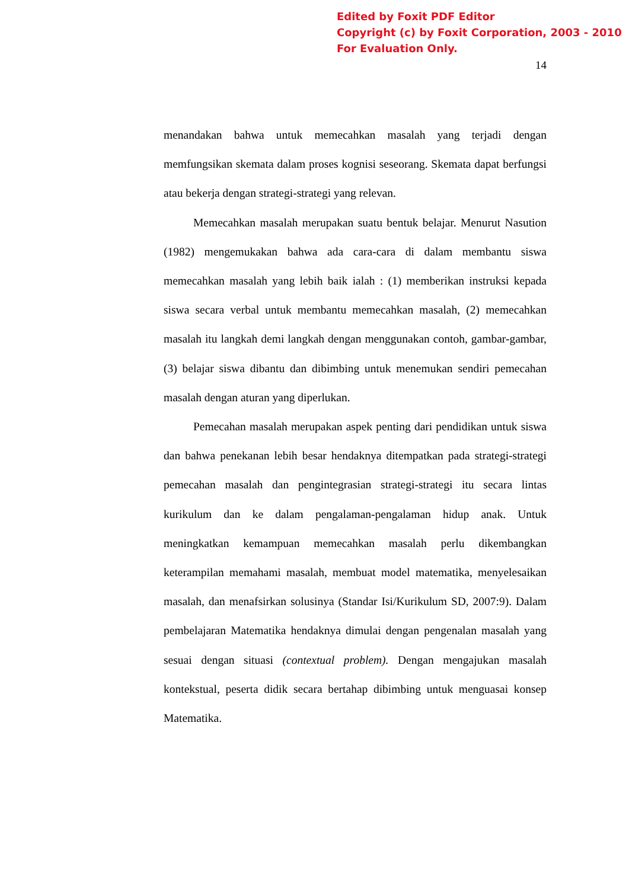Edited by Foxit PDF Editor
Copyright (c) by Foxit Corporation, 2003 - 2010
For Evaluation Only.
14
menandakan bahwa untuk memecahkan masalah yang terjadi dengan memfungsikan skemata dalam proses kognisi seseorang. Skemata dapat berfungsi atau bekerja dengan strategi-strategi yang relevan.
Memecahkan masalah merupakan suatu bentuk belajar. Menurut Nasution (1982) mengemukakan bahwa ada cara-cara di dalam membantu siswa memecahkan masalah yang lebih baik ialah : (1) memberikan instruksi kepada siswa secara verbal untuk membantu memecahkan masalah, (2) memecahkan masalah itu langkah demi langkah dengan menggunakan contoh, gambar-gambar, (3) belajar siswa dibantu dan dibimbing untuk menemukan sendiri pemecahan masalah dengan aturan yang diperlukan.
Pemecahan masalah merupakan aspek penting dari pendidikan untuk siswa dan bahwa penekanan lebih besar hendaknya ditempatkan pada strategi-strategi pemecahan masalah dan pengintegrasian strategi-strategi itu secara lintas kurikulum dan ke dalam pengalaman-pengalaman hidup anak. Untuk meningkatkan kemampuan memecahkan masalah perlu dikembangkan keterampilan memahami masalah, membuat model matematika, menyelesaikan masalah, dan menafsirkan solusinya (Standar Isi/Kurikulum SD, 2007:9). Dalam pembelajaran Matematika hendaknya dimulai dengan pengenalan masalah yang sesuai dengan situasi (contextual problem). Dengan mengajukan masalah kontekstual, peserta didik secara bertahap dibimbing untuk menguasai konsep Matematika.